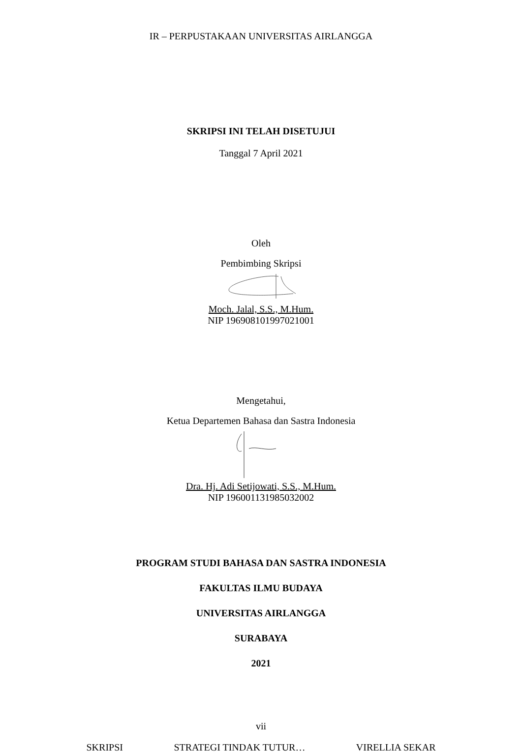IR – PERPUSTAKAAN UNIVERSITAS AIRLANGGA
SKRIPSI INI TELAH DISETUJUI
Tanggal 7 April 2021
Oleh
Pembimbing Skripsi
Moch. Jalal, S.S., M.Hum.
NIP 196908101997021001
Mengetahui,
Ketua Departemen Bahasa dan Sastra Indonesia
Dra. Hj. Adi Setijowati, S.S., M.Hum.
NIP 196001131985032002
PROGRAM STUDI BAHASA DAN SASTRA INDONESIA
FAKULTAS ILMU BUDAYA
UNIVERSITAS AIRLANGGA
SURABAYA
2021
vii
SKRIPSI STRATEGI TINDAK TUTUR… VIRELLIA SEKAR